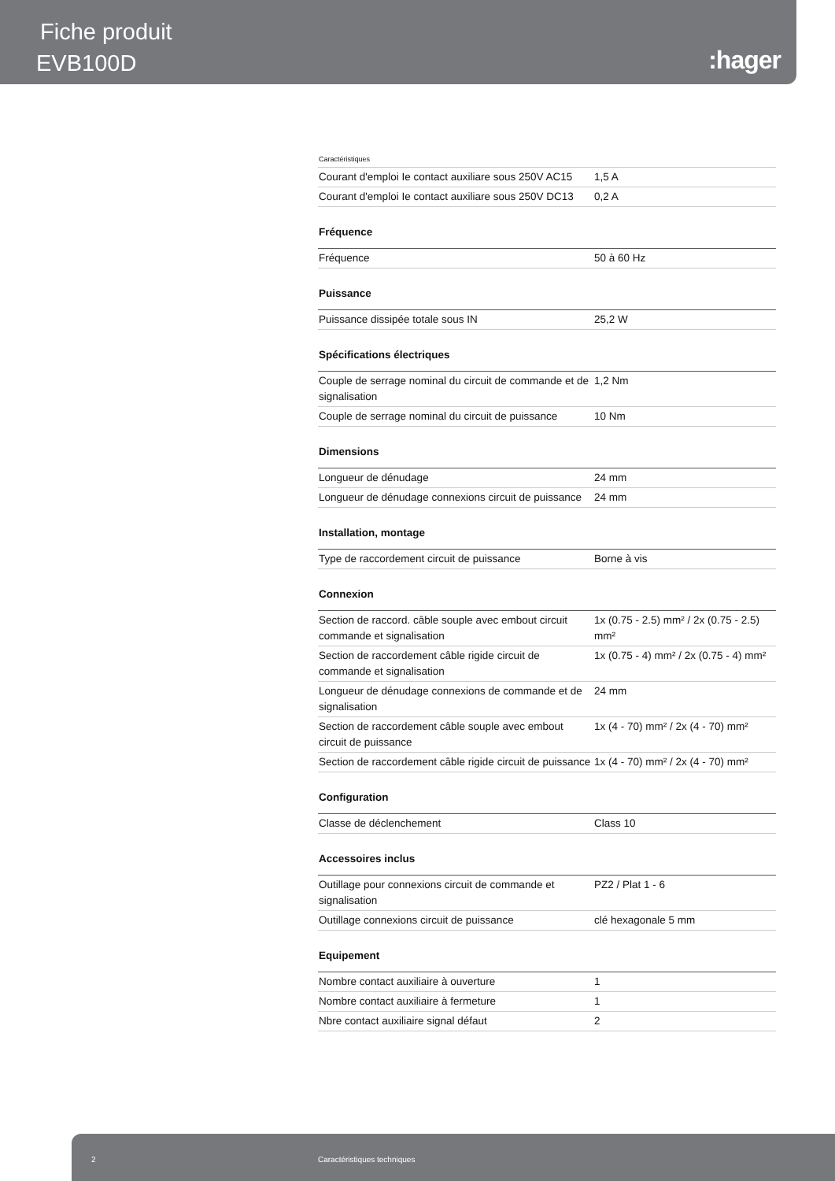Fiche produit
EVB100D :hager
| Caractéristiques | |
| Courant d'emploi Ie contact auxiliare sous 250V AC15 | 1,5 A |
| Courant d'emploi Ie contact auxiliare sous 250V DC13 | 0,2 A |
| Fréquence | |
| Fréquence | 50 à 60 Hz |
| Puissance | |
| Puissance dissipée totale sous IN | 25,2 W |
| Spécifications électriques | |
| Couple de serrage nominal du circuit de commande et de signalisation | 1,2 Nm |
| Couple de serrage nominal du circuit de puissance | 10 Nm |
| Dimensions | |
| Longueur de dénudage | 24 mm |
| Longueur de dénudage connexions circuit de puissance | 24 mm |
| Installation, montage | |
| Type de raccordement circuit de puissance | Borne à vis |
| Connexion | |
| Section de raccord. câble souple avec embout circuit commande et signalisation | 1x (0.75 - 2.5) mm² / 2x (0.75 - 2.5) mm² |
| Section de raccordement câble rigide circuit de commande et signalisation | 1x (0.75 - 4) mm² / 2x (0.75 - 4) mm² |
| Longueur de dénudage connexions de commande et de signalisation | 24 mm |
| Section de raccordement câble souple avec embout circuit de puissance | 1x (4 - 70) mm² / 2x (4 - 70) mm² |
| Section de raccordement câble rigide circuit de puissance | 1x (4 - 70) mm² / 2x (4 - 70) mm² |
| Configuration | |
| Classe de déclenchement | Class 10 |
| Accessoires inclus | |
| Outillage pour connexions circuit de commande et signalisation | PZ2 / Plat 1 - 6 |
| Outillage connexions circuit de puissance | clé hexagonale 5 mm |
| Equipement | |
| Nombre contact auxiliaire à ouverture | 1 |
| Nombre contact auxiliaire à fermeture | 1 |
| Nbre contact auxiliaire signal défaut | 2 |
2 Caractéristiques techniques